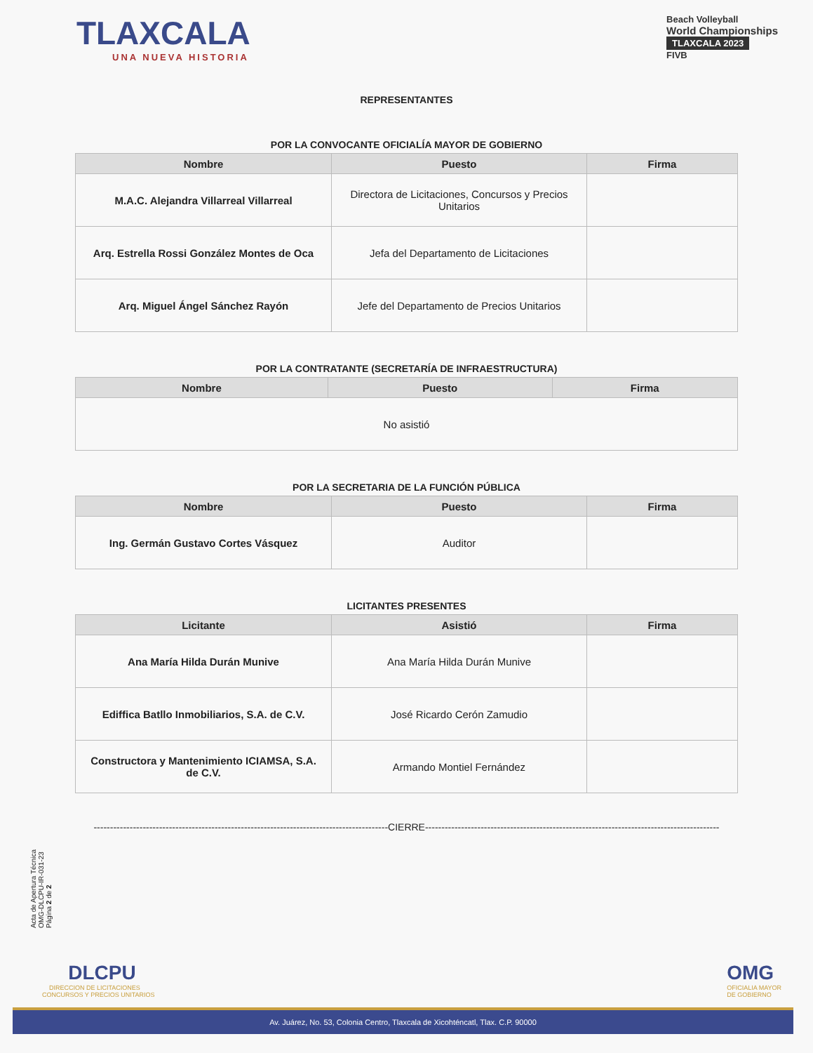TLAXCALA
UNA NUEVA HISTORIA
Beach Volleyball
World Championships
TLAXCALA 2023
FIVB
REPRESENTANTES
POR LA CONVOCANTE OFICIALÍA MAYOR DE GOBIERNO
| Nombre | Puesto | Firma |
| --- | --- | --- |
| M.A.C. Alejandra Villarreal Villarreal | Directora de Licitaciones, Concursos y Precios Unitarios | |
| Arq. Estrella Rossi González Montes de Oca | Jefa del Departamento de Licitaciones | |
| Arq. Miguel Ángel Sánchez Rayón | Jefe del Departamento de Precios Unitarios | |
POR LA CONTRATANTE (SECRETARÍA DE INFRAESTRUCTURA)
| Nombre | Puesto | Firma |
| --- | --- | --- |
| No asistió | | |
POR LA SECRETARIA DE LA FUNCIÓN PÚBLICA
| Nombre | Puesto | Firma |
| --- | --- | --- |
| Ing. Germán Gustavo Cortes Vásquez | Auditor | |
LICITANTES PRESENTES
| Licitante | Asistió | Firma |
| --- | --- | --- |
| Ana María Hilda Durán Munive | Ana María Hilda Durán Munive | |
| Ediffica Batllo Inmobiliarios, S.A. de C.V. | José Ricardo Cerón Zamudio | |
| Constructora y Mantenimiento ICIAMSA, S.A. de C.V. | Armando Montiel Fernández | |
------------------------------------------------------------------------------------------CIERRE------------------------------------------------------------------------------------------
Acta de Apertura Técnica
OMG-DLCPU-IR-031-23
Página 2 de 2
DLCPU
DIRECCION DE LICITACIONES
CONCURSOS Y PRECIOS UNITARIOS
OMG
OFICIALIA MAYOR
DE GOBIERNO
Av. Juárez, No. 53, Colonia Centro, Tlaxcala de Xicohténcatl, Tlax. C.P. 90000